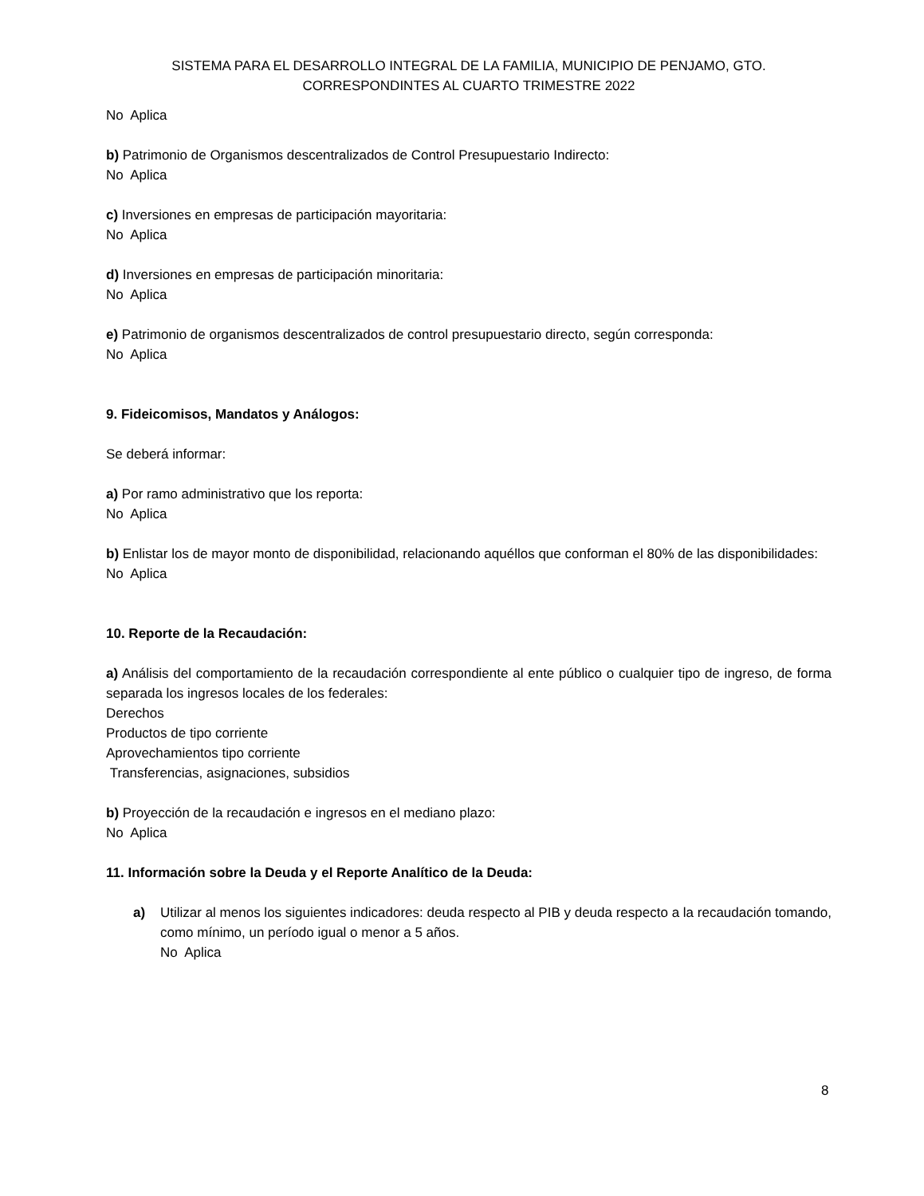SISTEMA PARA EL DESARROLLO INTEGRAL DE LA FAMILIA, MUNICIPIO DE PENJAMO, GTO.
CORRESPONDINTES AL CUARTO TRIMESTRE 2022
No Aplica
b) Patrimonio de Organismos descentralizados de Control Presupuestario Indirecto:
No Aplica
c) Inversiones en empresas de participación mayoritaria:
No Aplica
d) Inversiones en empresas de participación minoritaria:
No Aplica
e) Patrimonio de organismos descentralizados de control presupuestario directo, según corresponda:
No Aplica
9. Fideicomisos, Mandatos y Análogos:
Se deberá informar:
a) Por ramo administrativo que los reporta:
No Aplica
b) Enlistar los de mayor monto de disponibilidad, relacionando aquéllos que conforman el 80% de las disponibilidades:
No Aplica
10. Reporte de la Recaudación:
a) Análisis del comportamiento de la recaudación correspondiente al ente público o cualquier tipo de ingreso, de forma separada los ingresos locales de los federales:
Derechos
Productos de tipo corriente
Aprovechamientos tipo corriente
Transferencias, asignaciones, subsidios
b) Proyección de la recaudación e ingresos en el mediano plazo:
No Aplica
11. Información sobre la Deuda y el Reporte Analítico de la Deuda:
a) Utilizar al menos los siguientes indicadores: deuda respecto al PIB y deuda respecto a la recaudación tomando, como mínimo, un período igual o menor a 5 años.
No Aplica
8